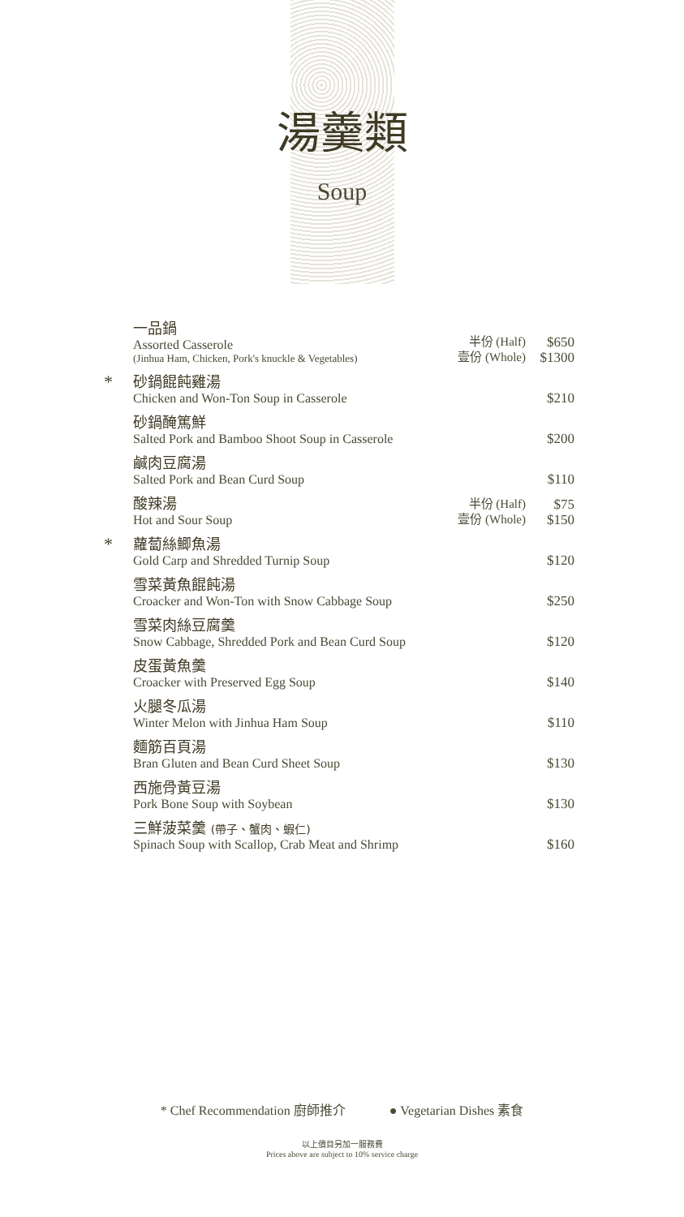湯羹類
Soup
| | 一品鍋 Assorted Casserole (Jinhua Ham, Chicken, Pork's knuckle & Vegetables) | 半份 (Half) 壹份 (Whole) | $650 $1300 |
| * | 砂鍋餛飩雞湯 Chicken and Won-Ton Soup in Casserole | | $210 |
| | 砂鍋醃篤鮮 Salted Pork and Bamboo Shoot Soup in Casserole | | $200 |
| | 鹹肉豆腐湯 Salted Pork and Bean Curd Soup | | $110 |
| | 酸辣湯 Hot and Sour Soup | 半份 (Half) 壹份 (Whole) | $75 $150 |
| * | 蘿蔔絲鯽魚湯 Gold Carp and Shredded Turnip Soup | | $120 |
| | 雪菜黃魚餛飩湯 Croacker and Won-Ton with Snow Cabbage Soup | | $250 |
| | 雪菜肉絲豆腐羹 Snow Cabbage, Shredded Pork and Bean Curd Soup | | $120 |
| | 皮蛋黃魚羹 Croacker with Preserved Egg Soup | | $140 |
| | 火腿冬瓜湯 Winter Melon with Jinhua Ham Soup | | $110 |
| | 麵筋百頁湯 Bran Gluten and Bean Curd Sheet Soup | | $130 |
| | 西施骨黃豆湯 Pork Bone Soup with Soybean | | $130 |
| | 三鮮菠菜羹 (帶子、蟹肉、蝦仁) Spinach Soup with Scallop, Crab Meat and Shrimp | | $160 |
* Chef Recommendation 廚師推介 ● Vegetarian Dishes 素食
以上價目另加一服務費
Prices above are subject to 10% service charge